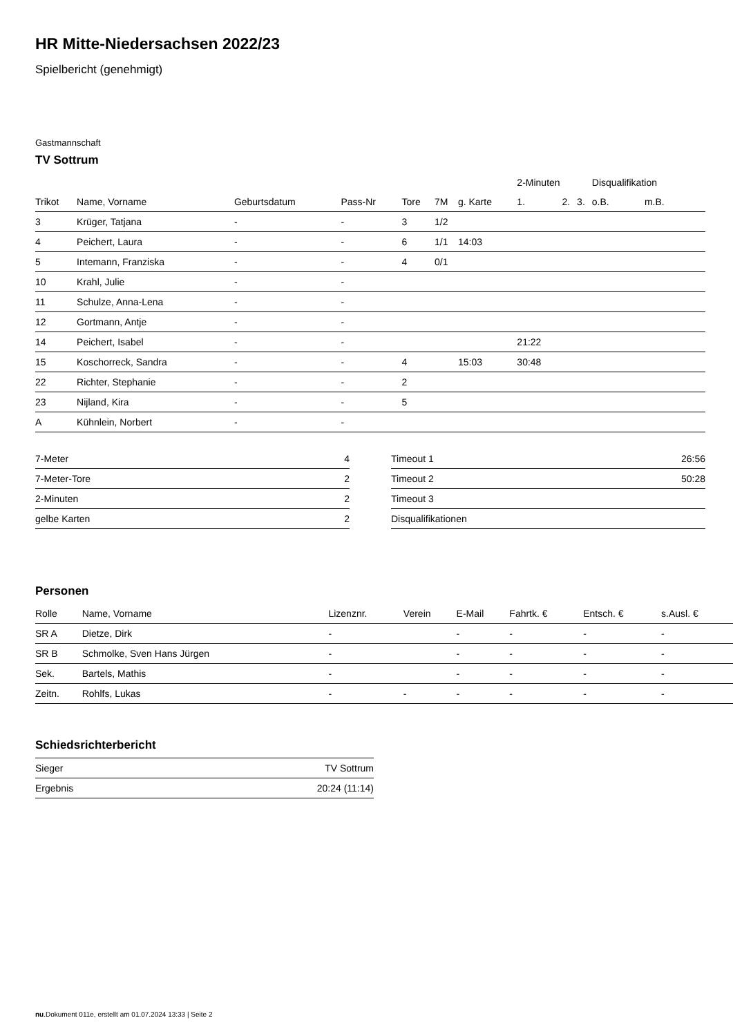HR Mitte-Niedersachsen 2022/23
Spielbericht (genehmigt)
Gastmannschaft
TV Sottrum
| | | | | | | | 2-Minuten | | | Disqualifikation | |
| --- | --- | --- | --- | --- | --- | --- | --- | --- | --- | --- | --- |
| Trikot | Name, Vorname | Geburtsdatum | Pass-Nr | Tore | 7M | g. Karte | 1. | 2. | 3. | o.B. | m.B. |
| 3 | Krüger, Tatjana | - | - | 3 | 1/2 | | | | | | |
| 4 | Peichert, Laura | - | - | 6 | 1/1 | 14:03 | | | | | |
| 5 | Intemann, Franziska | - | - | 4 | 0/1 | | | | | | |
| 10 | Krahl, Julie | - | - | | | | | | | | |
| 11 | Schulze, Anna-Lena | - | - | | | | | | | | |
| 12 | Gortmann, Antje | - | - | | | | | | | | |
| 14 | Peichert, Isabel | - | - | | | | 21:22 | | | | |
| 15 | Koschorreck, Sandra | - | - | 4 | | 15:03 | 30:48 | | | | |
| 22 | Richter, Stephanie | - | - | 2 | | | | | | | |
| 23 | Nijland, Kira | - | - | 5 | | | | | | | |
| A | Kühnlein, Norbert | - | - | | | | | | | | |
| 7-Meter | 4 |
| 7-Meter-Tore | 2 |
| 2-Minuten | 2 |
| gelbe Karten | 2 |
| Timeout 1 | 26:56 |
| Timeout 2 | 50:28 |
| Timeout 3 | |
| Disqualifikationen | |
Personen
| Rolle | Name, Vorname | Lizenznr. | Verein | E-Mail | Fahrtk. € | Entsch. € | s.Ausl. € |
| --- | --- | --- | --- | --- | --- | --- | --- |
| SR A | Dietze, Dirk | - | | - | - | - | - |
| SR B | Schmolke, Sven Hans Jürgen | - | | - | - | - | - |
| Sek. | Bartels, Mathis | - | | - | - | - | - |
| Zeitn. | Rohlfs, Lukas | - | - | - | - | - | - |
Schiedsrichterbericht
| Sieger | TV Sottrum |
| Ergebnis | 20:24 (11:14) |
nu.Dokument 011e, erstellt am 01.07.2024 13:33 | Seite 2